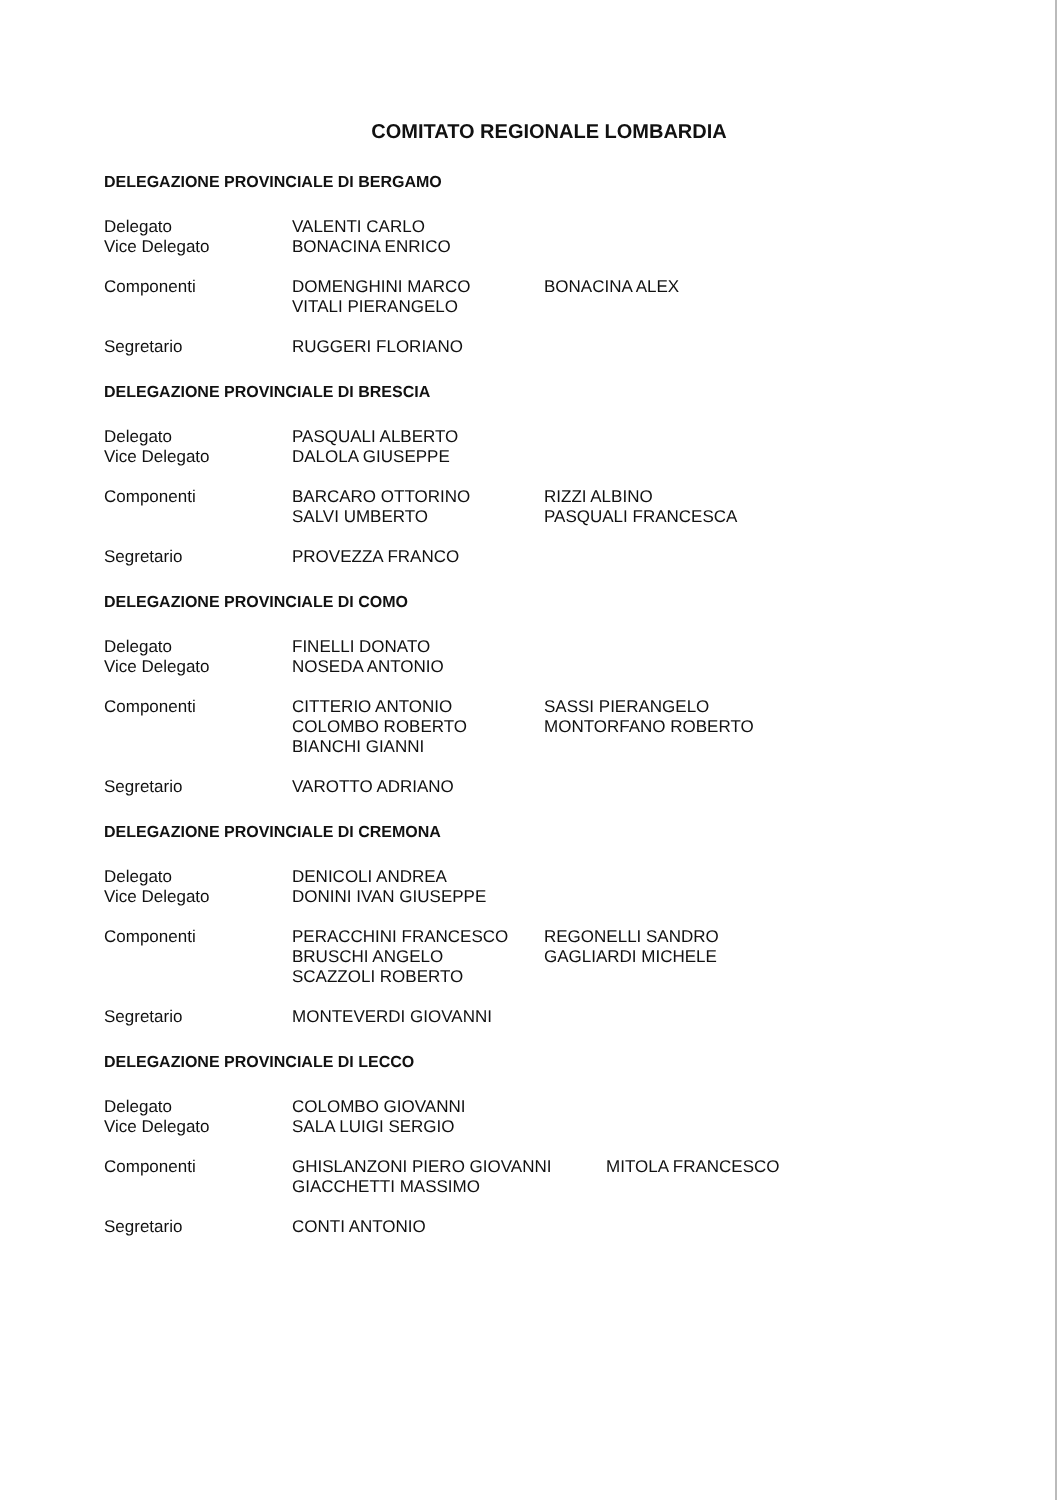COMITATO REGIONALE LOMBARDIA
DELEGAZIONE PROVINCIALE DI BERGAMO
| Delegato | VALENTI CARLO | |
| Vice Delegato | BONACINA ENRICO | |
| Componenti | DOMENGHINI MARCO | BONACINA ALEX |
| | VITALI PIERANGELO | |
| Segretario | RUGGERI FLORIANO | |
DELEGAZIONE PROVINCIALE DI BRESCIA
| Delegato | PASQUALI ALBERTO | |
| Vice Delegato | DALOLA GIUSEPPE | |
| Componenti | BARCARO OTTORINO | RIZZI ALBINO |
| | SALVI UMBERTO | PASQUALI FRANCESCA |
| Segretario | PROVEZZA FRANCO | |
DELEGAZIONE PROVINCIALE DI COMO
| Delegato | FINELLI DONATO | |
| Vice Delegato | NOSEDA ANTONIO | |
| Componenti | CITTERIO ANTONIO | SASSI PIERANGELO |
| | COLOMBO ROBERTO | MONTORFANO ROBERTO |
| | BIANCHI GIANNI | |
| Segretario | VAROTTO ADRIANO | |
DELEGAZIONE PROVINCIALE DI CREMONA
| Delegato | DENICOLI ANDREA | |
| Vice Delegato | DONINI IVAN GIUSEPPE | |
| Componenti | PERACCHINI FRANCESCO | REGONELLI SANDRO |
| | BRUSCHI ANGELO | GAGLIARDI MICHELE |
| | SCAZZOLI ROBERTO | |
| Segretario | MONTEVERDI GIOVANNI | |
DELEGAZIONE PROVINCIALE DI LECCO
| Delegato | COLOMBO GIOVANNI | |
| Vice Delegato | SALA LUIGI SERGIO | |
| Componenti | GHISLANZONI PIERO GIOVANNI | MITOLA FRANCESCO |
| | GIACCHETTI MASSIMO | |
| Segretario | CONTI ANTONIO | |